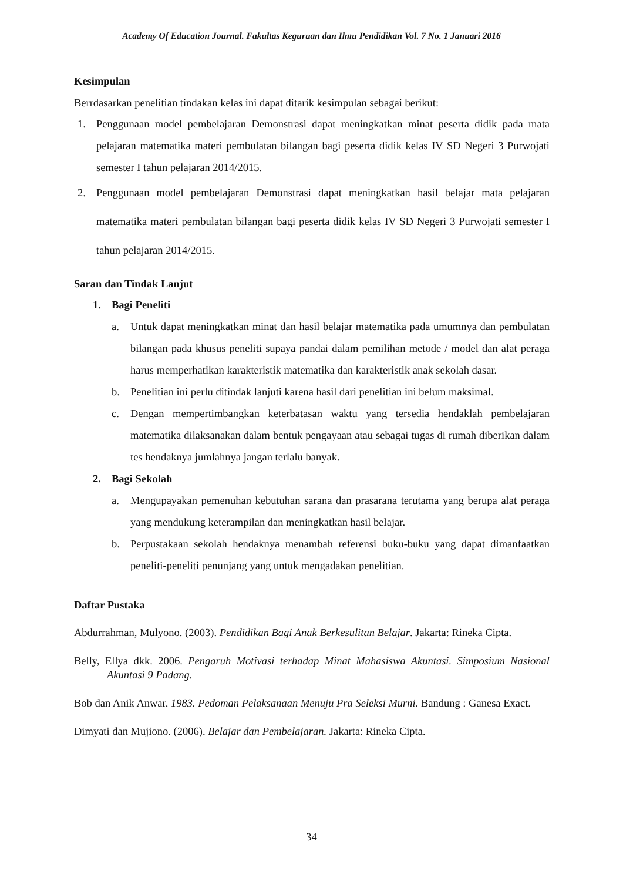Academy Of Education Journal. Fakultas Keguruan dan Ilmu Pendidikan Vol. 7 No. 1 Januari 2016
Kesimpulan
Berrdasarkan penelitian tindakan kelas ini dapat ditarik kesimpulan sebagai berikut:
1. Penggunaan model pembelajaran Demonstrasi dapat meningkatkan minat peserta didik pada mata pelajaran matematika materi pembulatan bilangan bagi peserta didik kelas IV SD Negeri 3 Purwojati semester I tahun pelajaran 2014/2015.
2. Penggunaan model pembelajaran Demonstrasi dapat meningkatkan hasil belajar mata pelajaran matematika materi pembulatan bilangan bagi peserta didik kelas IV SD Negeri 3 Purwojati semester I tahun pelajaran 2014/2015.
Saran dan Tindak Lanjut
1. Bagi Peneliti
a. Untuk dapat meningkatkan minat dan hasil belajar matematika pada umumnya dan pembulatan bilangan pada khusus peneliti supaya pandai dalam pemilihan metode / model dan alat peraga harus memperhatikan karakteristik matematika dan karakteristik anak sekolah dasar.
b. Penelitian ini perlu ditindak lanjuti karena hasil dari penelitian ini belum maksimal.
c. Dengan mempertimbangkan keterbatasan waktu yang tersedia hendaklah pembelajaran matematika dilaksanakan dalam bentuk pengayaan atau sebagai tugas di rumah diberikan dalam tes hendaknya jumlahnya jangan terlalu banyak.
2. Bagi Sekolah
a. Mengupayakan pemenuhan kebutuhan sarana dan prasarana terutama yang berupa alat peraga yang mendukung keterampilan dan meningkatkan hasil belajar.
b. Perpustakaan sekolah hendaknya menambah referensi buku-buku yang dapat dimanfaatkan peneliti-peneliti penunjang yang untuk mengadakan penelitian.
Daftar Pustaka
Abdurrahman, Mulyono. (2003). Pendidikan Bagi Anak Berkesulitan Belajar. Jakarta: Rineka Cipta.
Belly, Ellya dkk. 2006. Pengaruh Motivasi terhadap Minat Mahasiswa Akuntasi. Simposium Nasional Akuntasi 9 Padang.
Bob dan Anik Anwar. 1983. Pedoman Pelaksanaan Menuju Pra Seleksi Murni. Bandung : Ganesa Exact.
Dimyati dan Mujiono. (2006). Belajar dan Pembelajaran. Jakarta: Rineka Cipta.
34